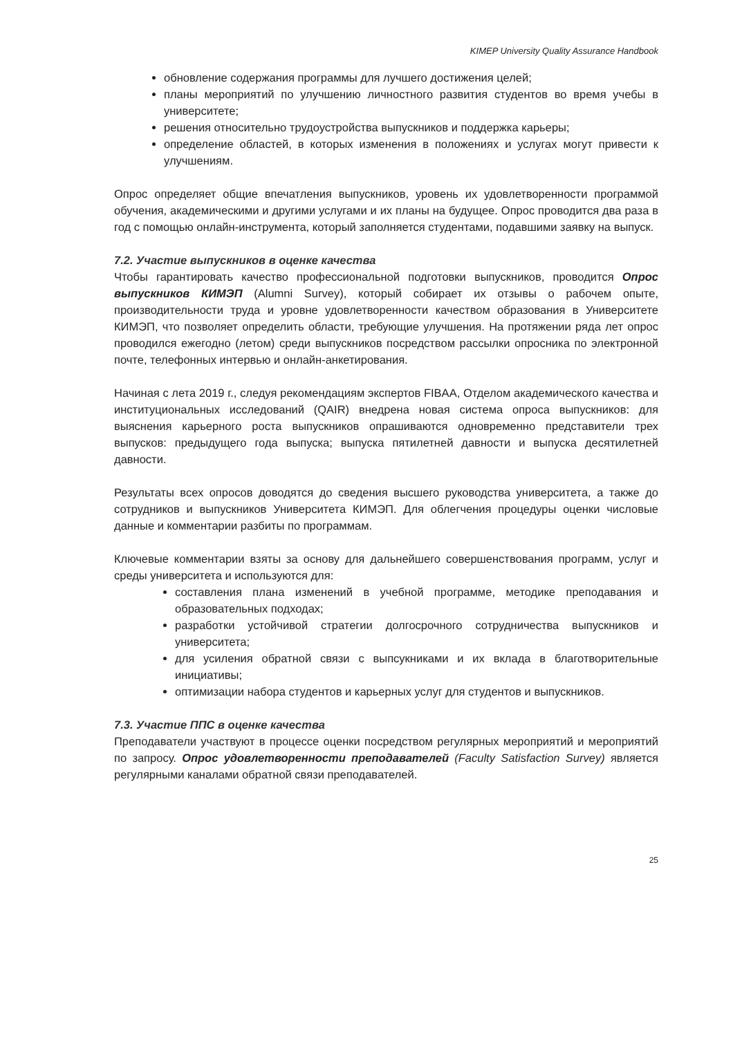KIMEP University Quality Assurance Handbook
обновление содержания программы для лучшего достижения целей;
планы мероприятий по улучшению личностного развития студентов во время учебы в университете;
решения относительно трудоустройства выпускников и поддержка карьеры;
определение областей, в которых изменения в положениях и услугах могут привести к улучшениям.
Опрос определяет общие впечатления выпускников, уровень их удовлетворенности программой обучения, академическими и другими услугами и их планы на будущее. Опрос проводится два раза в год с помощью онлайн-инструмента, который заполняется студентами, подавшими заявку на выпуск.
7.2. Участие выпускников в оценке качества
Чтобы гарантировать качество профессиональной подготовки выпускников, проводится Опрос выпускников КИМЭП (Alumni Survey), который собирает их отзывы о рабочем опыте, производительности труда и уровне удовлетворенности качеством образования в Университете КИМЭП, что позволяет определить области, требующие улучшения. На протяжении ряда лет опрос проводился ежегодно (летом) среди выпускников посредством рассылки опросника по электронной почте, телефонных интервью и онлайн-анкетирования.
Начиная с лета 2019 г., следуя рекомендациям экспертов FIBAA, Отделом академического качества и институциональных исследований (QAIR) внедрена новая система опроса выпускников: для выяснения карьерного роста выпускников опрашиваются одновременно представители трех выпусков: предыдущего года выпуска; выпуска пятилетней давности и выпуска десятилетней давности.
Результаты всех опросов доводятся до сведения высшего руководства университета, а также до сотрудников и выпускников Университета КИМЭП. Для облегчения процедуры оценки числовые данные и комментарии разбиты по программам.
Ключевые комментарии взяты за основу для дальнейшего совершенствования программ, услуг и среды университета и используются для:
составления плана изменений в учебной программе, методике преподавания и образовательных подходах;
разработки устойчивой стратегии долгосрочного сотрудничества выпускников и университета;
для усиления обратной связи с выпсукниками и их вклада в благотворительные инициативы;
оптимизации набора студентов и карьерных услуг для студентов и выпускников.
7.3. Участие ППС в оценке качества
Преподаватели участвуют в процессе оценки посредством регулярных мероприятий и мероприятий по запросу. Опрос удовлетворенности преподавателей (Faculty Satisfaction Survey) является регулярными каналами обратной связи преподавателей.
25